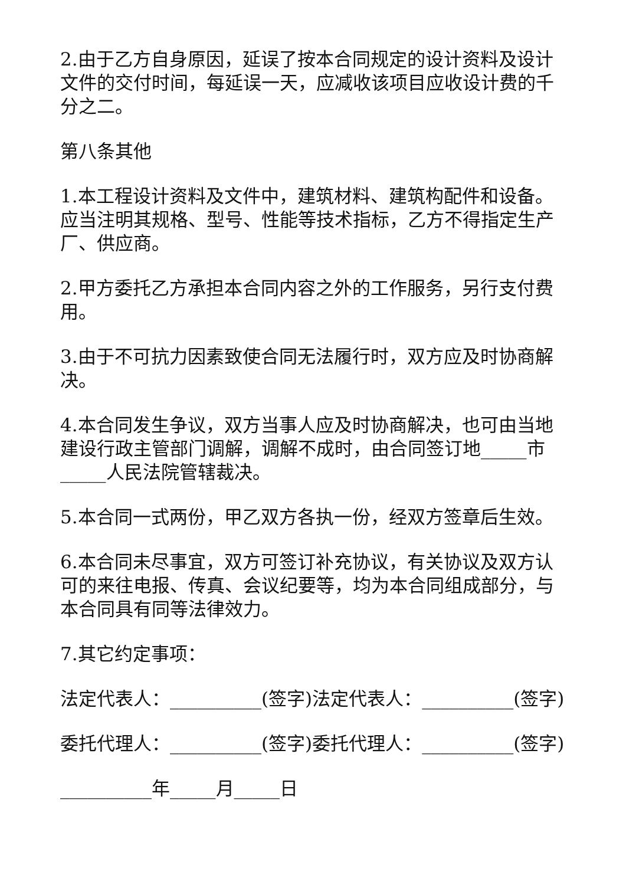2.由于乙方自身原因，延误了按本合同规定的设计资料及设计文件的交付时间，每延误一天，应减收该项目应收设计费的千分之二。
第八条其他
1.本工程设计资料及文件中，建筑材料、建筑构配件和设备。应当注明其规格、型号、性能等技术指标，乙方不得指定生产厂、供应商。
2.甲方委托乙方承担本合同内容之外的工作服务，另行支付费用。
3.由于不可抗力因素致使合同无法履行时，双方应及时协商解决。
4.本合同发生争议，双方当事人应及时协商解决，也可由当地建设行政主管部门调解，调解不成时，由合同签订地_____市_____人民法院管辖裁决。
5.本合同一式两份，甲乙双方各执一份，经双方签章后生效。
6.本合同未尽事宜，双方可签订补充协议，有关协议及双方认可的来往电报、传真、会议纪要等，均为本合同组成部分，与本合同具有同等法律效力。
7.其它约定事项：
法定代表人：__________(签字)法定代表人：__________(签字)
委托代理人：__________(签字)委托代理人：__________(签字)
__________年_____月_____日